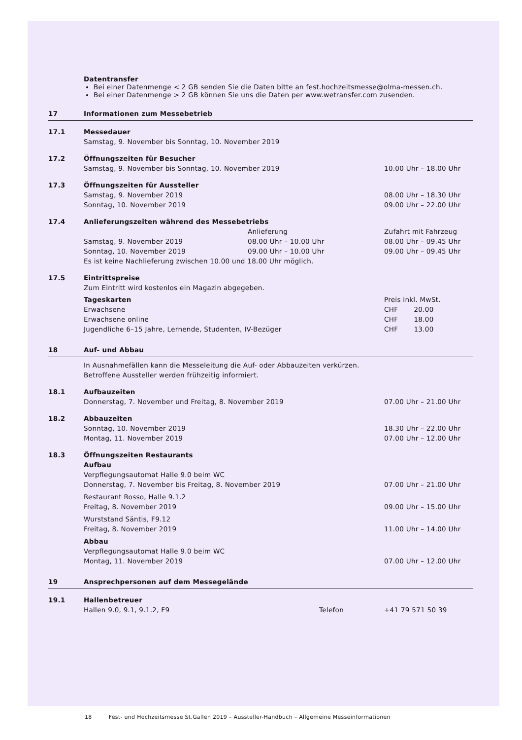| | Datentransfer Bei einer Datenmenge < 2 GB senden Sie die Daten bitte an fest.hochzeitsmesse@olma-messen.ch. Bei einer Datenmenge > 2 GB können Sie uns die Daten per www.wetransfer.com zusenden. | | |
| 17 | Informationen zum Messebetrieb | | |
| 17.1 | Messedauer | | |
| | Samstag, 9. November bis Sonntag, 10. November 2019 | | |
| 17.2 | Öffnungszeiten für Besucher | | |
| | Samstag, 9. November bis Sonntag, 10. November 2019 | | 10.00 Uhr – 18.00 Uhr |
| 17.3 | Öffnungszeiten für Aussteller | | |
| | Samstag, 9. November 2019 | | 08.00 Uhr – 18.30 Uhr |
| | Sonntag, 10. November 2019 | | 09.00 Uhr – 22.00 Uhr |
| 17.4 | Anlieferungszeiten während des Messebetriebs | | |
| | | Anlieferung | Zufahrt mit Fahrzeug |
| | Samstag, 9. November 2019 | 08.00 Uhr – 10.00 Uhr | 08.00 Uhr – 09.45 Uhr |
| | Sonntag, 10. November 2019 | 09.00 Uhr – 10.00 Uhr | 09.00 Uhr – 09.45 Uhr |
| | Es ist keine Nachlieferung zwischen 10.00 und 18.00 Uhr möglich. | | |
| 17.5 | Eintrittspreise | | |
| | Zum Eintritt wird kostenlos ein Magazin abgegeben. | | |
| | Tageskarten | | Preis inkl. MwSt. |
| | Erwachsene | | CHF 20.00 |
| | Erwachsene online | | CHF 18.00 |
| | Jugendliche 6–15 Jahre, Lernende, Studenten, IV-Bezüger | | CHF 13.00 |
| 18 | Auf- und Abbau | | |
| | In Ausnahmefällen kann die Messeleitung die Auf- oder Abbauzeiten verkürzen. | | |
| | Betroffene Aussteller werden frühzeitig informiert. | | |
| 18.1 | Aufbauzeiten | | |
| | Donnerstag, 7. November und Freitag, 8. November 2019 | | 07.00 Uhr – 21.00 Uhr |
| 18.2 | Abbauzeiten | | |
| | Sonntag, 10. November 2019 | | 18.30 Uhr – 22.00 Uhr |
| | Montag, 11. November 2019 | | 07.00 Uhr – 12.00 Uhr |
| 18.3 | Öffnungszeiten Restaurants | | |
| | Aufbau | | |
| | Verpflegungsautomat Halle 9.0 beim WC | | |
| | Donnerstag, 7. November bis Freitag, 8. November 2019 | | 07.00 Uhr – 21.00 Uhr |
| | Restaurant Rosso, Halle 9.1.2 | | |
| | Freitag, 8. November 2019 | | 09.00 Uhr – 15.00 Uhr |
| | Wurststand Säntis, F9.12 | | |
| | Freitag, 8. November 2019 | | 11.00 Uhr – 14.00 Uhr |
| | Abbau | | |
| | Verpflegungsautomat Halle 9.0 beim WC | | |
| | Montag, 11. November 2019 | | 07.00 Uhr – 12.00 Uhr |
| 19 | Ansprechpersonen auf dem Messegelände | | |
| 19.1 | Hallenbetreuer | | |
| | Hallen 9.0, 9.1, 9.1.2, F9 | Telefon | +41 79 571 50 39 |
18 Fest- und Hochzeitsmesse St.Gallen 2019 – Aussteller-Handbuch – Allgemeine Messeinformationen